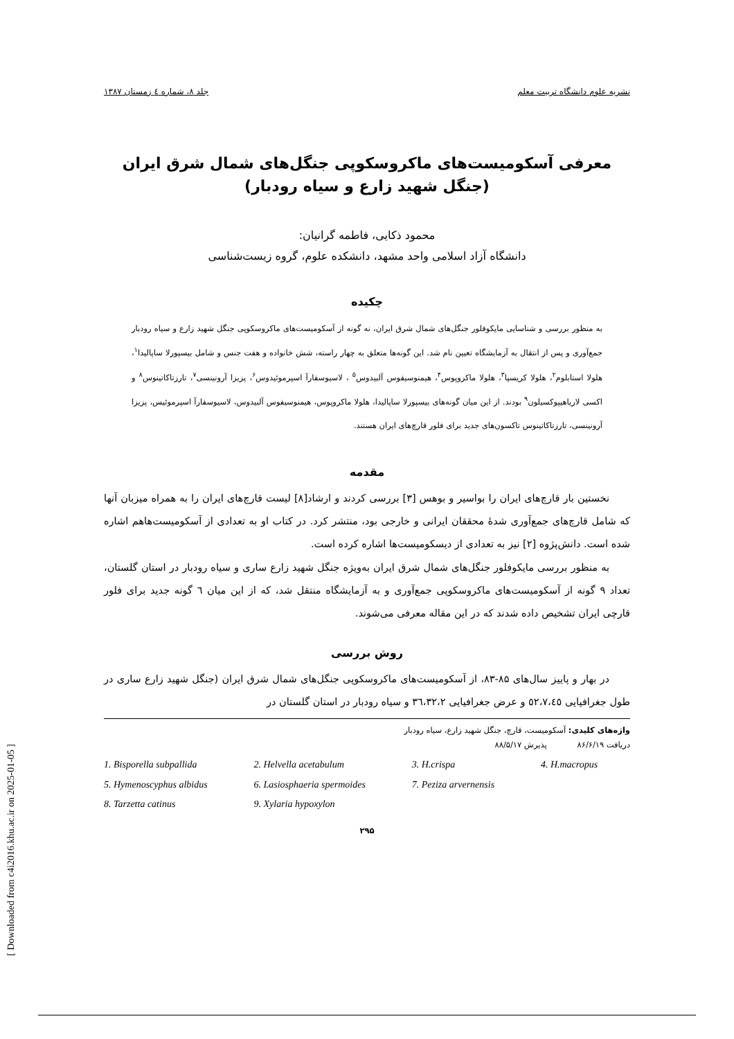نشریه علوم دانشگاه تربیت معلم جلد ۸، شماره ٤ زمستان ۱۳۸۷
معرفی آسکومیست‌های ماکروسکوپی جنگل‌های شمال شرق ایران
(جنگل شهید زارع و سیاه رودبار)
محمود ذکایی، فاطمه گرانیان:
دانشگاه آزاد اسلامی واحد مشهد، دانشکده علوم، گروه زیست‌شناسی
چکیده
به منظور بررسی و شناسایی مایکوفلور جنگل‌های شمال شرق ایران، نه گونه از آسکومیست‌های ماکروسکوپی جنگل شهید زارع و سیاه رودبار جمع‌آوری و پس از انتقال به آزمایشگاه تعیین نام شد. این گونه‌ها متعلق به چهار راسته، شش خانواده و هفت جنس و شامل بیسپورلا ساپالیدا<sup>۱</sup>، هلولا استابلوم<sup>۲</sup>، هلولا کریسپا<sup>۳</sup>، هلولا ماکروپوس<sup>۴</sup>، هیمنوسیفوس آلبیدوس<sup>۵</sup> ، لاسیوسفارآ اسپرموئیدوس<sup>۶</sup>، پزیزا آرونینسی<sup>۷</sup>، تارزتاکاتینوس<sup>۸</sup> و اکسی لاریاهیپوکسیلون<sup>۹</sup> بودند. از این میان گونه‌های بیسپورلا ساپالیدا، هلولا ماکروپوس، هیمنوسیفوس آلبیدوس، لاسیوسفارآ اسپرموئیس، پزیزا آرونینسی، تارزتاکاتینوس تاکسون‌های جدید برای فلور قارچ‌های ایران هستند.
مقدمه
نخستین بار قارچ‌های ایران را بواسیر و بوهس [۳] بررسی کردند و ارشاد[۸] لیست قارچ‌های ایران را به همراه میزبان آنها که شامل قارچ‌های جمع‌آوری شدهٔ محققان ایرانی و خارجی بود، منتشر کرد. در کتاب او به تعدادی از آسکومیست‌هاهم اشاره شده است. دانش‌پژوه [۲] نیز به تعدادی از دیسکومیست‌ها اشاره کرده است.
به منظور بررسی مایکوفلور جنگل‌های شمال شرق ایران به‌ویژه جنگل شهید زارع ساری و سیاه رودبار در استان گلستان، تعداد ۹ گونه از آسکومیست‌های ماکروسکوپی جمع‌آوری و به آزمایشگاه منتقل شد، که از این میان ٦ گونه جدید برای فلور قارچی ایران تشخیص داده شدند که در این مقاله معرفی می‌شوند.
روش بررسی
در بهار و پاییز سال‌های ۸۵-۸۳، از آسکومیست‌های ماکروسکوپی جنگل‌های شمال شرق ایران (جنگل شهید زارع ساری در طول جغرافیایی ٥۲،۷،٤٥ و عرض جغرافیایی ۳٦،۳۲،۲ و سیاه رودبار در استان گلستان در
واژه‌های کلیدی: آسکومیست، قارچ، جنگل شهید زارع، سیاه رودبار
دریافت ۸۶/۶/۱۹ پذیرش ۸۸/۵/۱۷
1. Bisporella subpallida 2. Helvella acetabulum 3. H.crispa 4. H.macropus 5. Hymenoscyphus albidus 6. Lasiosphaeria spermoides 7. Peziza arvernensis 8. Tarzetta catinus 9. Xylaria hypoxylon
۲۹۵
[ Downloaded from c4i2016.khu.ac.ir on 2025-01-05 ]